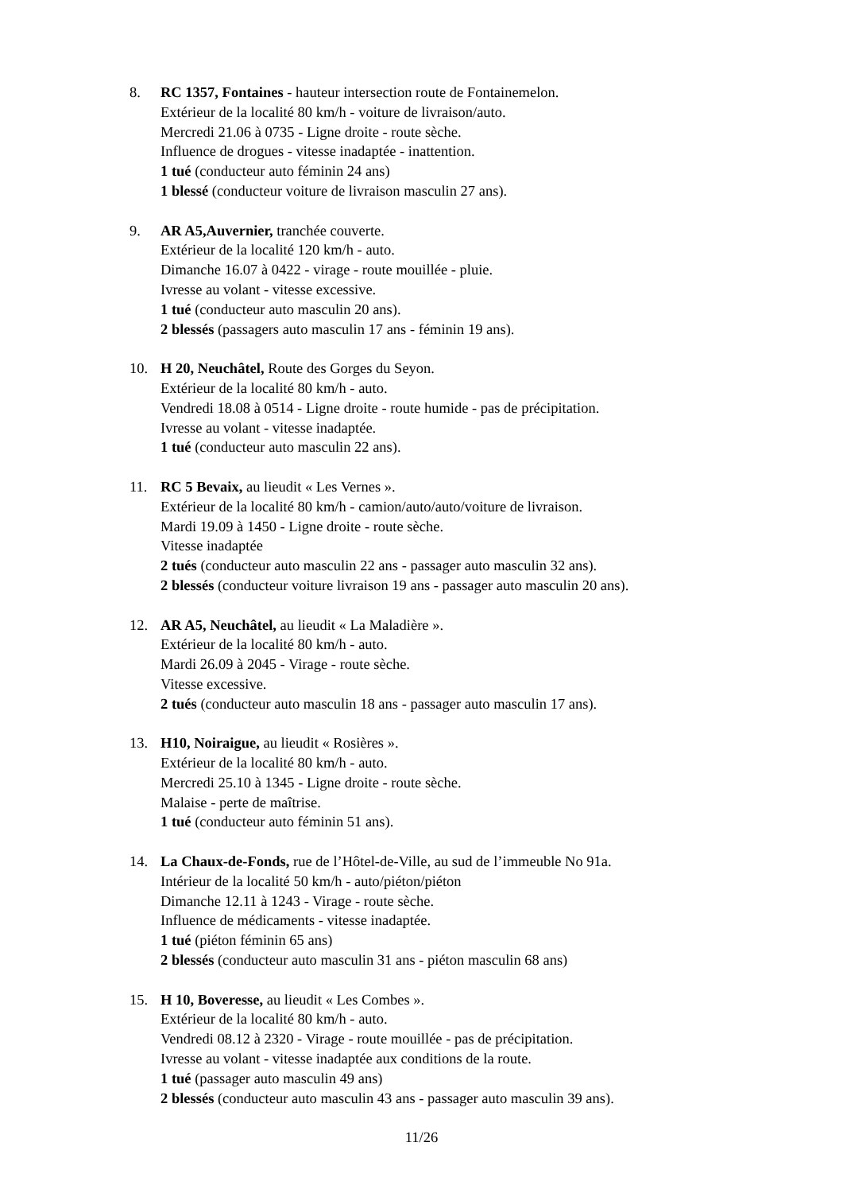8. RC 1357, Fontaines - hauteur intersection route de Fontainemelon.
Extérieur de la localité 80 km/h - voiture de livraison/auto.
Mercredi 21.06 à 0735 - Ligne droite - route sèche.
Influence de drogues - vitesse inadaptée - inattention.
1 tué (conducteur auto féminin 24 ans)
1 blessé (conducteur voiture de livraison masculin 27 ans).
9. AR A5,Auvernier, tranchée couverte.
Extérieur de la localité 120 km/h - auto.
Dimanche 16.07 à 0422 - virage - route mouillée - pluie.
Ivresse au volant - vitesse excessive.
1 tué (conducteur auto masculin 20 ans).
2 blessés (passagers auto masculin 17 ans - féminin 19 ans).
10. H 20, Neuchâtel, Route des Gorges du Seyon.
Extérieur de la localité 80 km/h - auto.
Vendredi 18.08 à 0514 - Ligne droite - route humide - pas de précipitation.
Ivresse au volant - vitesse inadaptée.
1 tué (conducteur auto masculin 22 ans).
11. RC 5 Bevaix, au lieudit « Les Vernes ».
Extérieur de la localité 80 km/h - camion/auto/auto/voiture de livraison.
Mardi 19.09 à 1450 - Ligne droite - route sèche.
Vitesse inadaptée
2 tués (conducteur auto masculin 22 ans - passager auto masculin 32 ans).
2 blessés (conducteur voiture livraison 19 ans - passager auto masculin 20 ans).
12. AR A5, Neuchâtel, au lieudit « La Maladière ».
Extérieur de la localité 80 km/h - auto.
Mardi 26.09 à 2045 - Virage - route sèche.
Vitesse excessive.
2 tués (conducteur auto masculin 18 ans - passager auto masculin 17 ans).
13. H10, Noiraigue, au lieudit « Rosières ».
Extérieur de la localité 80 km/h - auto.
Mercredi 25.10 à 1345 - Ligne droite - route sèche.
Malaise - perte de maîtrise.
1 tué (conducteur auto féminin 51 ans).
14. La Chaux-de-Fonds, rue de l’Hôtel-de-Ville, au sud de l’immeuble No 91a.
Intérieur de la localité 50 km/h - auto/piéton/piéton
Dimanche 12.11 à 1243 - Virage - route sèche.
Influence de médicaments - vitesse inadaptée.
1 tué (piéton féminin 65 ans)
2 blessés (conducteur auto masculin 31 ans - piéton masculin 68 ans)
15. H 10, Boveresse, au lieudit « Les Combes ».
Extérieur de la localité 80 km/h - auto.
Vendredi 08.12 à 2320 - Virage - route mouillée - pas de précipitation.
Ivresse au volant - vitesse inadaptée aux conditions de la route.
1 tué (passager auto masculin 49 ans)
2 blessés (conducteur auto masculin 43 ans - passager auto masculin 39 ans).
11/26